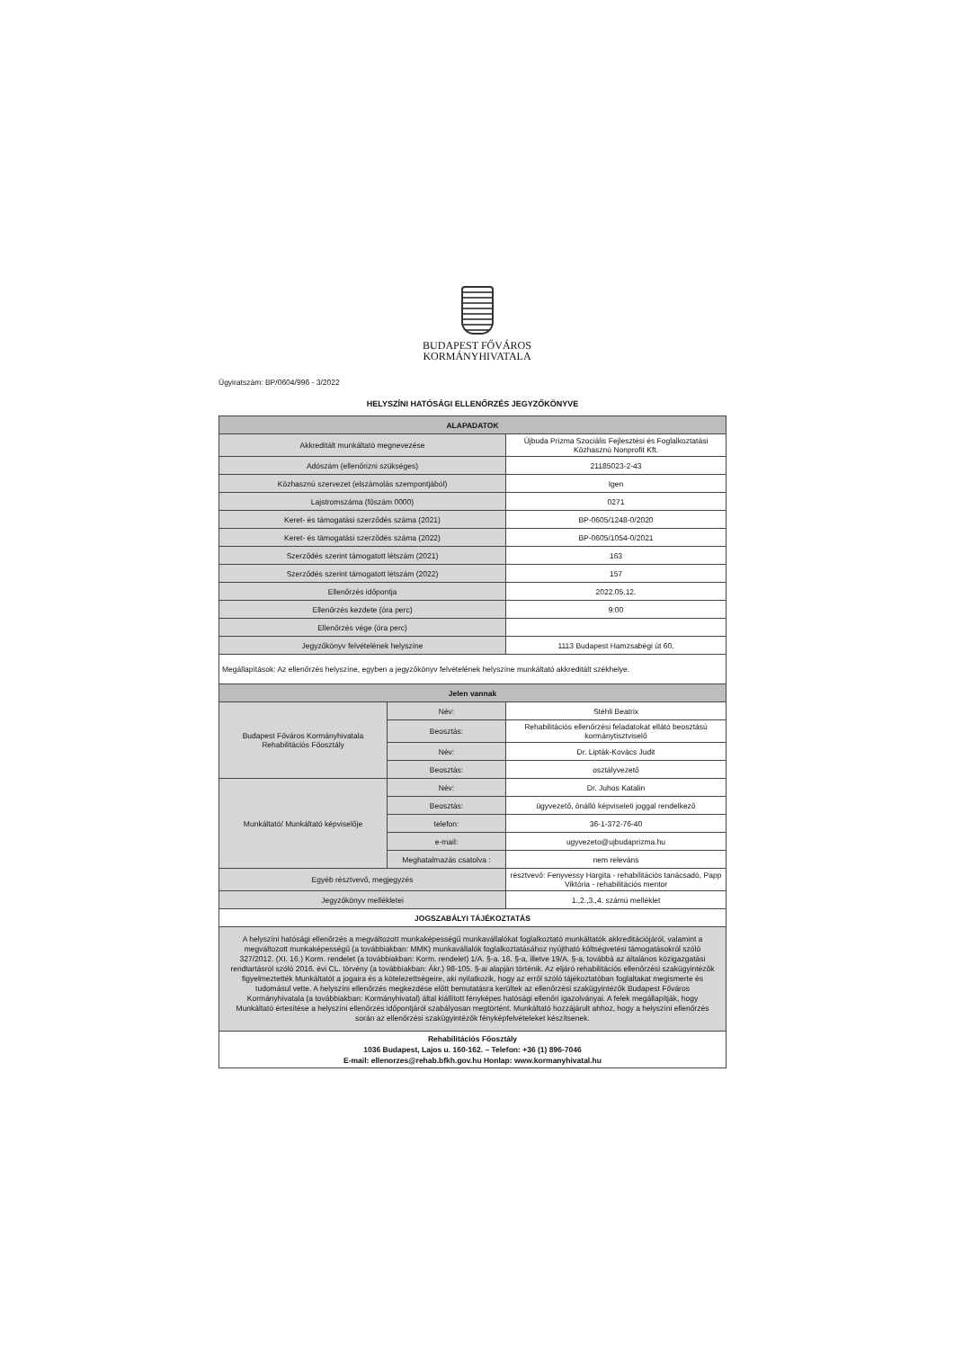BUDAPEST FŐVÁROS
KORMÁNYHIVATALA
Ügyiratszám: BP/0604/996 - 3/2022
HELYSZÍNI HATÓSÁGI ELLENŐRZÉS JEGYZŐKÖNYVE
| ALAPADATOK | | |
| --- | --- | --- |
| Akkreditált munkáltató megnevezése | | Újbuda Prizma Szociális Fejlesztési és Foglalkoztatási Közhasznú Nonprofit Kft. |
| Adószám (ellenőrizni szükséges) | | 21185023-2-43 |
| Közhasznú szervezet (elszámolás szempontjából) | | Igen |
| Lajstromszáma (főszám 0000) | | 0271 |
| Keret- és támogatási szerződés száma (2021) | | BP-0605/1248-0/2020 |
| Keret- és támogatási szerződés száma (2022) | | BP-0605/1054-0/2021 |
| Szerződés szerint támogatott létszám (2021) | | 163 |
| Szerződés szerint támogatott létszám (2022) | | 157 |
| Ellenőrzés időpontja | | 2022.05.12. |
| Ellenőrzés kezdete (óra perc) | | 9:00 |
| Ellenőrzés vége (óra perc) | | |
| Jegyzőkönyv felvételének helyszíne | | 1113 Budapest Hamzsabégi út 60. |
| Megállapítások: Az ellenőrzés helyszíne, egyben a jegyzőkönyv felvételének helyszíne munkáltató akkreditált székhelye. | | |
| Jelen vannak | | |
| Budapest Főváros Kormányhivatala Rehabilitációs Főosztály | Név: | Stéhli Beatrix |
| | Beosztás: | Rehabilitációs ellenőrzési feladatokat ellátó beosztású kormánytisztviselő |
| | Név: | Dr. Lipták-Kovács Judit |
| | Beosztás: | osztályvezető |
| Munkáltató/ Munkáltató képviselője | Név: | Dr. Juhos Katalin |
| | Beosztás: | ügyvezető, önálló képviseleti joggal rendelkező |
| | telefon: | 36-1-372-76-40 |
| | e-mail: | ugyvezeto@ujbudaprizma.hu |
| | Meghatalmazás csatolva : | nem releváns |
| Egyéb résztvevő, megjegyzés | | résztvevő: Fenyvessy Hargita - rehabilitációs tanácsadó, Papp Viktória - rehabilitációs mentor |
| Jegyzőkönyv mellékletei | | 1.,2.,3.,4. számú melléklet |
| JOGSZABÁLYI TÁJÉKOZTATÁS | | |
| A helyszíni hatósági ellenőrzés a megváltozott munkaképességű munkavállalókat foglalkoztató munkáltatók akkreditációjáról, valamint a megváltozott munkaképességű (a továbbiakban: MMK) munkavállalók foglalkoztatásához nyújtható költségvetési támogatásokról szóló 327/2012. (XI. 16.) Korm. rendelet (a továbbiakban: Korm. rendelet) 1/A. §-a. 16. §-a, illetve 19/A. §-a, továbbá az általános közigazgatási rendtartásról szóló 2016. évi CL. törvény (a továbbiakban: Ákr.) 98-105. §-ai alapján történik. Az eljáró rehabilitációs ellenőrzési szakügyintézők figyelmeztették Munkáltatót a jogaira és a kötelezettségeire, aki nyilatkozik, hogy az erről szóló tájékoztatóban foglaltakat megismerte és tudomásul vette. A helyszíni ellenőrzés megkezdése előtt bemutatásra kerültek az ellenőrzési szakügyintézők Budapest Főváros Kormányhivatala (a továbbiakban: Kormányhivatal) által kiállított fényképes hatósági ellenőri igazolványai. A felek megállapítják, hogy Munkáltató értesítése a helyszíni ellenőrzés időpontjáról szabályosan megtörtént. Munkáltató hozzájárult ahhoz, hogy a helyszíni ellenőrzés során az ellenőrzési szakügyintézők fényképfelvételeket készítsenek. | | |
| Rehabilitációs Főosztály 1036 Budapest, Lajos u. 160-162. – Telefon: +36 (1) 896-7046 E-mail: ellenorzes@rehab.bfkh.gov.hu Honlap: www.kormanyhivatal.hu | | |